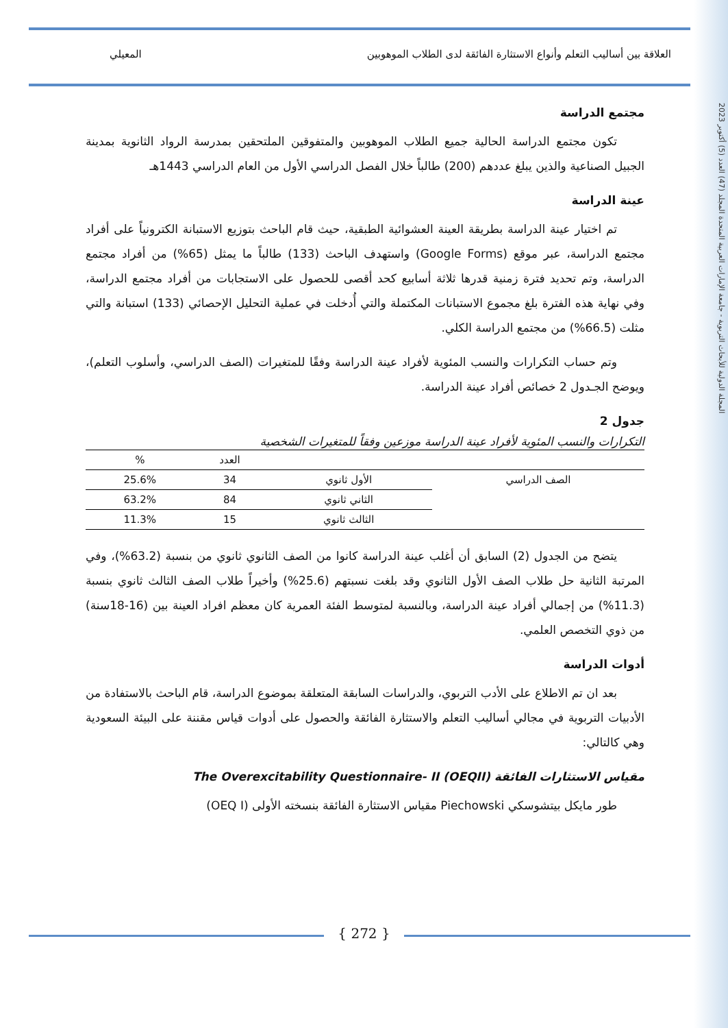المجلة الدولية للأبحاث التربوية - جامعة الإمارات العربية المتحدة المجلد (47) العدد (5) أكتوبر 2023
المعيلي العلاقة بين أساليب التعلم وأنواع الاستثارة الفائقة لدى الطلاب الموهوبين
مجتمع الدراسة
تكون مجتمع الدراسة الحالية جميع الطلاب الموهوبين والمتفوقين الملتحقين بمدرسة الرواد الثانوية بمدينة الجبيل الصناعية والذين يبلغ عددهم (200) طالباً خلال الفصل الدراسي الأول من العام الدراسي 1443هـ
عينة الدراسة
تم اختيار عينة الدراسة بطريقة العينة العشوائية الطبقية، حيث قام الباحث بتوزيع الاستبانة الكترونياً على أفراد مجتمع الدراسة، عبر موقع (Google Forms) واستهدف الباحث (133) طالباً ما يمثل (65%) من أفراد مجتمع الدراسة، وتم تحديد فترة زمنية قدرها ثلاثة أسابيع كحد أقصى للحصول على الاستجابات من أفراد مجتمع الدراسة، وفي نهاية هذه الفترة بلغ مجموع الاستبانات المكتملة والتي أُدخلت في عملية التحليل الإحصائي (133) استبانة والتي مثلت (66.5%) من مجتمع الدراسة الكلي.
وتم حساب التكرارات والنسب المئوية لأفراد عينة الدراسة وفقًا للمتغيرات (الصف الدراسي، وأسلوب التعلم)، ويوضح الجـدول 2 خصائص أفراد عينة الدراسة.
جدول 2
التكرارات والنسب المئوية لأفراد عينة الدراسة موزعين وفقاً للمتغيرات الشخصية
| | | العدد | % |
| --- | --- | --- | --- |
| الصف الدراسي | الأول ثانوي | 34 | 25.6% |
| | الثاني ثانوي | 84 | 63.2% |
| | الثالث ثانوي | 15 | 11.3% |
يتضح من الجدول (2) السابق أن أغلب عينة الدراسة كانوا من الصف الثانوي ثانوي من بنسبة (63.2%)، وفي المرتبة الثانية حل طلاب الصف الأول الثانوي وقد بلغت نسبتهم (25.6%) وأخيراً طلاب الصف الثالث ثانوي بنسبة (11.3%) من إجمالي أفراد عينة الدراسة، وبالنسبة لمتوسط الفئة العمرية كان معظم افراد العينة بين (16-18سنة) من ذوي التخصص العلمي.
أدوات الدراسة
بعد ان تم الاطلاع على الأدب التربوي، والدراسات السابقة المتعلقة بموضوع الدراسة، قام الباحث بالاستفادة من الأدبيات التربوية في مجالي أساليب التعلم والاستثارة الفائقة والحصول على أدوات قياس مقننة على البيئة السعودية وهي كالتالي:
مقياس الاستثارات الفائقة The Overexcitability Questionnaire- II (OEQII)
طور مايكل بيتشوسكي Piechowski مقياس الاستثارة الفائقة بنسخته الأولى (OEQ I)
{ 272 }